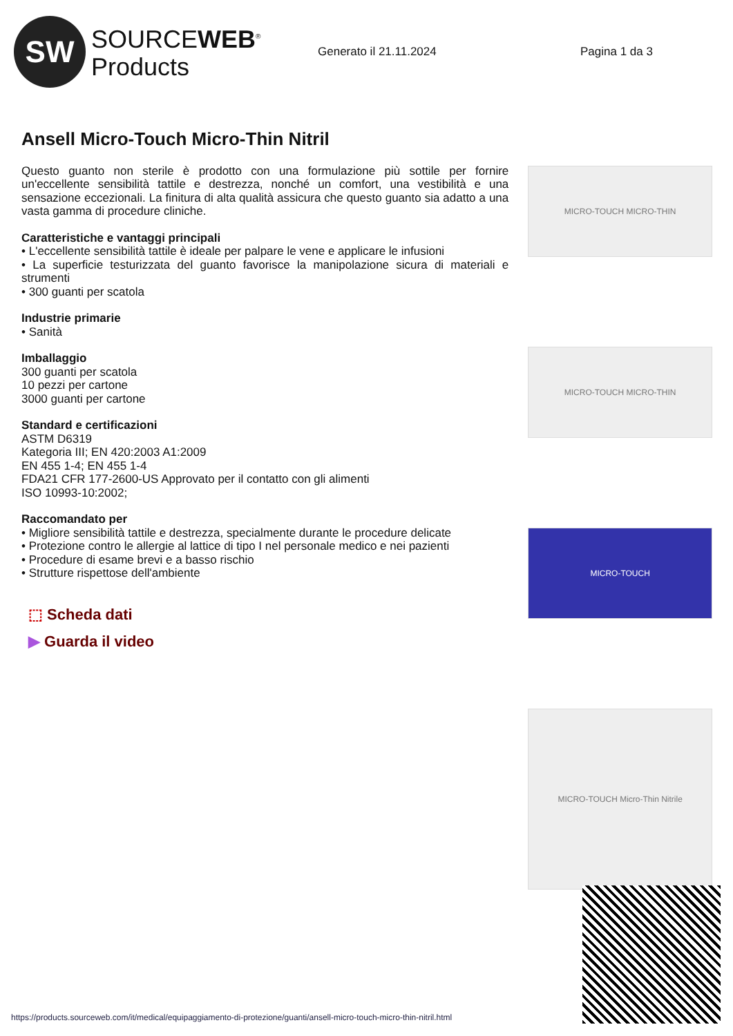SW
SOURCEWEB<sup>®</sup>
Products
Generato il 21.11.2024 Pagina 1 da 3
Ansell Micro-Touch Micro-Thin Nitril
Questo guanto non sterile è prodotto con una formulazione più sottile per fornire un'eccellente sensibilità tattile e destrezza, nonché un comfort, una vestibilità e una sensazione eccezionali. La finitura di alta qualità assicura che questo guanto sia adatto a una vasta gamma di procedure cliniche.
Caratteristiche e vantaggi principali
• L'eccellente sensibilità tattile è ideale per palpare le vene e applicare le infusioni
• La superficie testurizzata del guanto favorisce la manipolazione sicura di materiali e strumenti
• 300 guanti per scatola
Industrie primarie
• Sanità
Imballaggio
300 guanti per scatola
10 pezzi per cartone
3000 guanti per cartone
Standard e certificazioni
ASTM D6319
Kategoria III; EN 420:2003 A1:2009
EN 455 1-4; EN 455 1-4
FDA21 CFR 177-2600-US Approvato per il contatto con gli alimenti
ISO 10993-10:2002;
Raccomandato per
• Migliore sensibilità tattile e destrezza, specialmente durante le procedure delicate
• Protezione contro le allergie al lattice di tipo I nel personale medico e nei pazienti
• Procedure di esame brevi e a basso rischio
• Strutture rispettose dell'ambiente
⬚ Scheda dati
▶ Guarda il video
MICRO-TOUCH MICRO-THIN
MICRO-TOUCH MICRO-THIN
MICRO-TOUCH
MICRO-TOUCH Micro-Thin Nitrile
https://products.sourceweb.com/it/medical/equipaggiamento-di-protezione/guanti/ansell-micro-touch-micro-thin-nitril.html